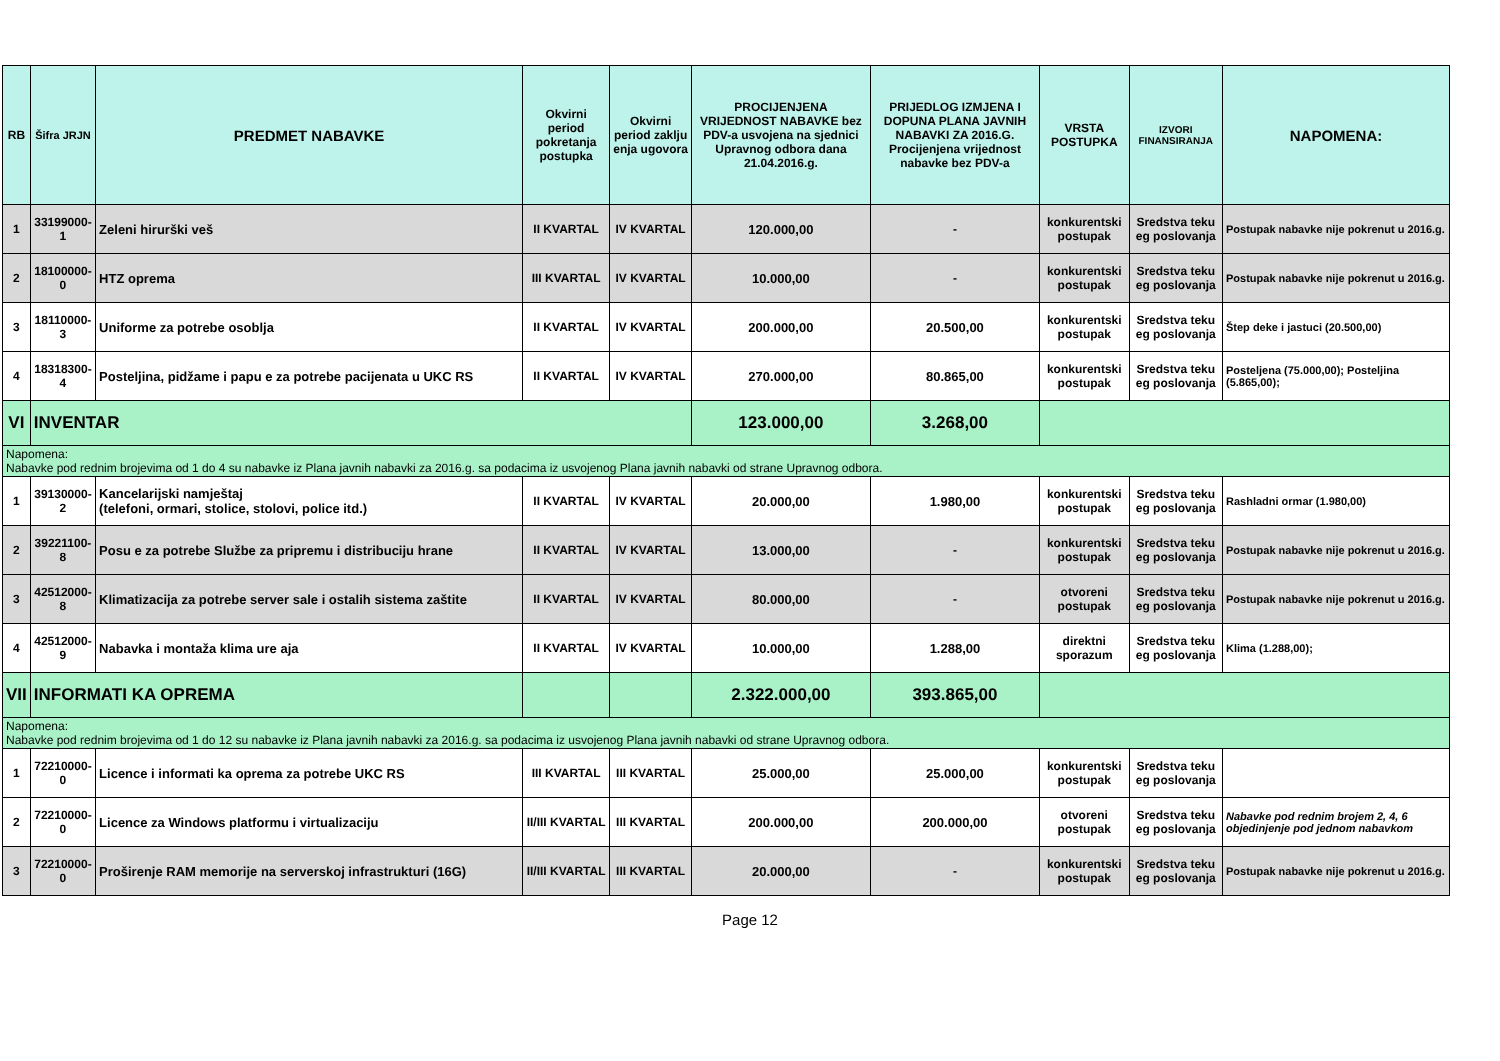| RB | Šifra JRJN | PREDMET NABAVKE | Okvirni period pokretanja postupka | Okvirni period zaklju enja ugovora | PROCIJENJENA VRIJEDNOST NABAVKE bez PDV-a usvojena na sjednici Upravnog odbora dana 21.04.2016.g. | PRIJEDLOG IZMJENA I DOPUNA PLANA JAVNIH NABAVKI ZA 2016.G. Procijenjena vrijednost nabavke bez PDV-a | VRSTA POSTUPKA | IZVORI FINANSIRANJA | NAPOMENA: |
| --- | --- | --- | --- | --- | --- | --- | --- | --- | --- |
| 1 | 33199000-1 | Zeleni hirurški veš | II KVARTAL | IV KVARTAL | 120.000,00 | - | konkurentski postupak | Sredstva teku eg poslovanja | Postupak nabavke nije pokrenut u 2016.g. |
| 2 | 18100000-0 | HTZ oprema | III KVARTAL | IV KVARTAL | 10.000,00 | - | konkurentski postupak | Sredstva teku eg poslovanja | Postupak nabavke nije pokrenut u 2016.g. |
| 3 | 18110000-3 | Uniforme za potrebe osoblja | II KVARTAL | IV KVARTAL | 200.000,00 | 20.500,00 | konkurentski postupak | Sredstva teku eg poslovanja | Štep deke i jastuci (20.500,00) |
| 4 | 18318300-4 | Posteljina, pidžame i papu e za potrebe pacijenata u UKC RS | II KVARTAL | IV KVARTAL | 270.000,00 | 80.865,00 | konkurentski postupak | Sredstva teku eg poslovanja | Posteljena (75.000,00); Posteljina (5.865,00); |
| VI | INVENTAR | | | | 123.000,00 | 3.268,00 | | | |
| Napomena: Nabavke pod rednim brojevima od 1 do 4 su nabavke iz Plana javnih nabavki za 2016.g. sa podacima iz usvojenog Plana javnih nabavki od strane Upravnog odbora. | | | | | | | | | |
| 1 | 39130000-2 | Kancelarijski namještaj (telefoni, ormari, stolice, stolovi, police itd.) | II KVARTAL | IV KVARTAL | 20.000,00 | 1.980,00 | konkurentski postupak | Sredstva teku eg poslovanja | Rashladni ormar (1.980,00) |
| 2 | 39221100-8 | Posu e za potrebe Službe za pripremu i distribuciju hrane | II KVARTAL | IV KVARTAL | 13.000,00 | - | konkurentski postupak | Sredstva teku eg poslovanja | Postupak nabavke nije pokrenut u 2016.g. |
| 3 | 42512000-8 | Klimatizacija za potrebe server sale i ostalih sistema zaštite | II KVARTAL | IV KVARTAL | 80.000,00 | - | otvoreni postupak | Sredstva teku eg poslovanja | Postupak nabavke nije pokrenut u 2016.g. |
| 4 | 42512000-9 | Nabavka i montaža klima ure aja | II KVARTAL | IV KVARTAL | 10.000,00 | 1.288,00 | direktni sporazum | Sredstva teku eg poslovanja | Klima (1.288,00); |
| VII | INFORMATI KA OPREMA | | | | 2.322.000,00 | 393.865,00 | | | |
| Napomena: Nabavke pod rednim brojevima od 1 do 12 su nabavke iz Plana javnih nabavki za 2016.g. sa podacima iz usvojenog Plana javnih nabavki od strane Upravnog odbora. | | | | | | | | | |
| 1 | 72210000-0 | Licence i informati ka oprema za potrebe UKC RS | III KVARTAL | III KVARTAL | 25.000,00 | 25.000,00 | konkurentski postupak | Sredstva teku eg poslovanja | |
| 2 | 72210000-0 | Licence za Windows platformu i virtualizaciju | II/III KVARTAL | III KVARTAL | 200.000,00 | 200.000,00 | otvoreni postupak | Sredstva teku eg poslovanja | Nabavke pod rednim brojem 2, 4, 6 objedinjenje pod jednom nabavkom |
| 3 | 72210000-0 | Proširenje RAM memorije na serverskoj infrastrukturi (16G) | II/III KVARTAL | III KVARTAL | 20.000,00 | - | konkurentski postupak | Sredstva teku eg poslovanja | Postupak nabavke nije pokrenut u 2016.g. |
Page 12